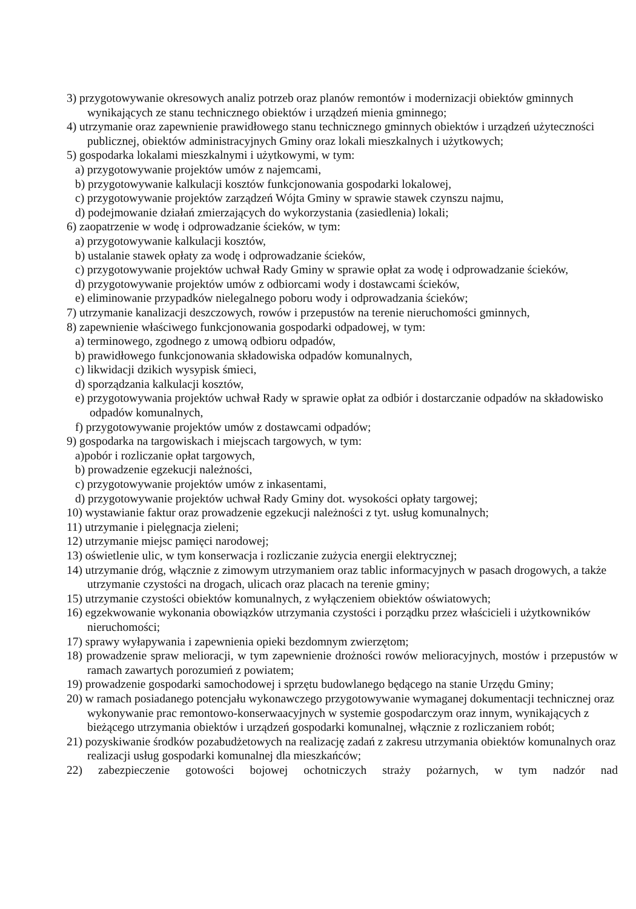3) przygotowywanie okresowych analiz potrzeb oraz planów remontów i modernizacji obiektów gminnych wynikających ze stanu technicznego obiektów i urządzeń mienia gminnego;
4) utrzymanie oraz zapewnienie prawidłowego stanu technicznego gminnych obiektów i urządzeń użyteczności publicznej, obiektów administracyjnych Gminy oraz lokali mieszkalnych i użytkowych;
5) gospodarka lokalami mieszkalnymi i użytkowymi, w tym:
a) przygotowywanie projektów umów z najemcami,
b) przygotowywanie kalkulacji kosztów funkcjonowania gospodarki lokalowej,
c) przygotowywanie projektów zarządzeń Wójta Gminy w sprawie stawek czynszu najmu,
d) podejmowanie działań zmierzających do wykorzystania (zasiedlenia) lokali;
6) zaopatrzenie w wodę i odprowadzanie ścieków, w tym:
a) przygotowywanie kalkulacji kosztów,
b) ustalanie stawek opłaty za wodę i odprowadzanie ścieków,
c) przygotowywanie projektów uchwał Rady Gminy w sprawie opłat za wodę i odprowadzanie ścieków,
d) przygotowywanie projektów umów z odbiorcami wody i dostawcami ścieków,
e) eliminowanie przypadków nielegalnego poboru wody i odprowadzania ścieków;
7) utrzymanie kanalizacji deszczowych, rowów i przepustów na terenie nieruchomości gminnych,
8) zapewnienie właściwego funkcjonowania gospodarki odpadowej, w tym:
a) terminowego, zgodnego z umową odbioru odpadów,
b) prawidłowego funkcjonowania składowiska odpadów komunalnych,
c) likwidacji dzikich wysypisk śmieci,
d) sporządzania kalkulacji kosztów,
e) przygotowywania projektów uchwał Rady w sprawie opłat za odbiór i dostarczanie odpadów na składowisko odpadów komunalnych,
f) przygotowywanie projektów umów z dostawcami odpadów;
9) gospodarka na targowiskach i miejscach targowych, w tym:
a)pobór i rozliczanie opłat targowych,
b) prowadzenie egzekucji należności,
c) przygotowywanie projektów umów z inkasentami,
d) przygotowywanie projektów uchwał Rady Gminy dot. wysokości opłaty targowej;
10) wystawianie faktur oraz prowadzenie egzekucji należności z tyt. usług komunalnych;
11) utrzymanie i pielęgnacja zieleni;
12) utrzymanie miejsc pamięci narodowej;
13) oświetlenie ulic, w tym konserwacja i rozliczanie zużycia energii elektrycznej;
14) utrzymanie dróg, włącznie z zimowym utrzymaniem oraz tablic informacyjnych w pasach drogowych, a także utrzymanie czystości na drogach, ulicach oraz placach na terenie gminy;
15) utrzymanie czystości obiektów komunalnych, z wyłączeniem obiektów oświatowych;
16) egzekwowanie wykonania obowiązków utrzymania czystości i porządku przez właścicieli i użytkowników nieruchomości;
17) sprawy wyłapywania i zapewnienia opieki bezdomnym zwierzętom;
18) prowadzenie spraw melioracji, w tym zapewnienie drożności rowów melioracyjnych, mostów i przepustów w ramach zawartych porozumień z powiatem;
19) prowadzenie gospodarki samochodowej i sprzętu budowlanego będącego na stanie Urzędu Gminy;
20) w ramach posiadanego potencjału wykonawczego przygotowywanie wymaganej dokumentacji technicznej oraz wykonywanie prac remontowo-konserwaacyjnych w systemie gospodarczym oraz innym, wynikających z bieżącego utrzymania obiektów i urządzeń gospodarki komunalnej, włącznie z rozliczaniem robót;
21) pozyskiwanie środków pozabudżetowych na realizację zadań z zakresu utrzymania obiektów komunalnych oraz realizacji usług gospodarki komunalnej dla mieszkańców;
22) zabezpieczenie gotowości bojowej ochotniczych straży pożarnych, w tym nadzór nad